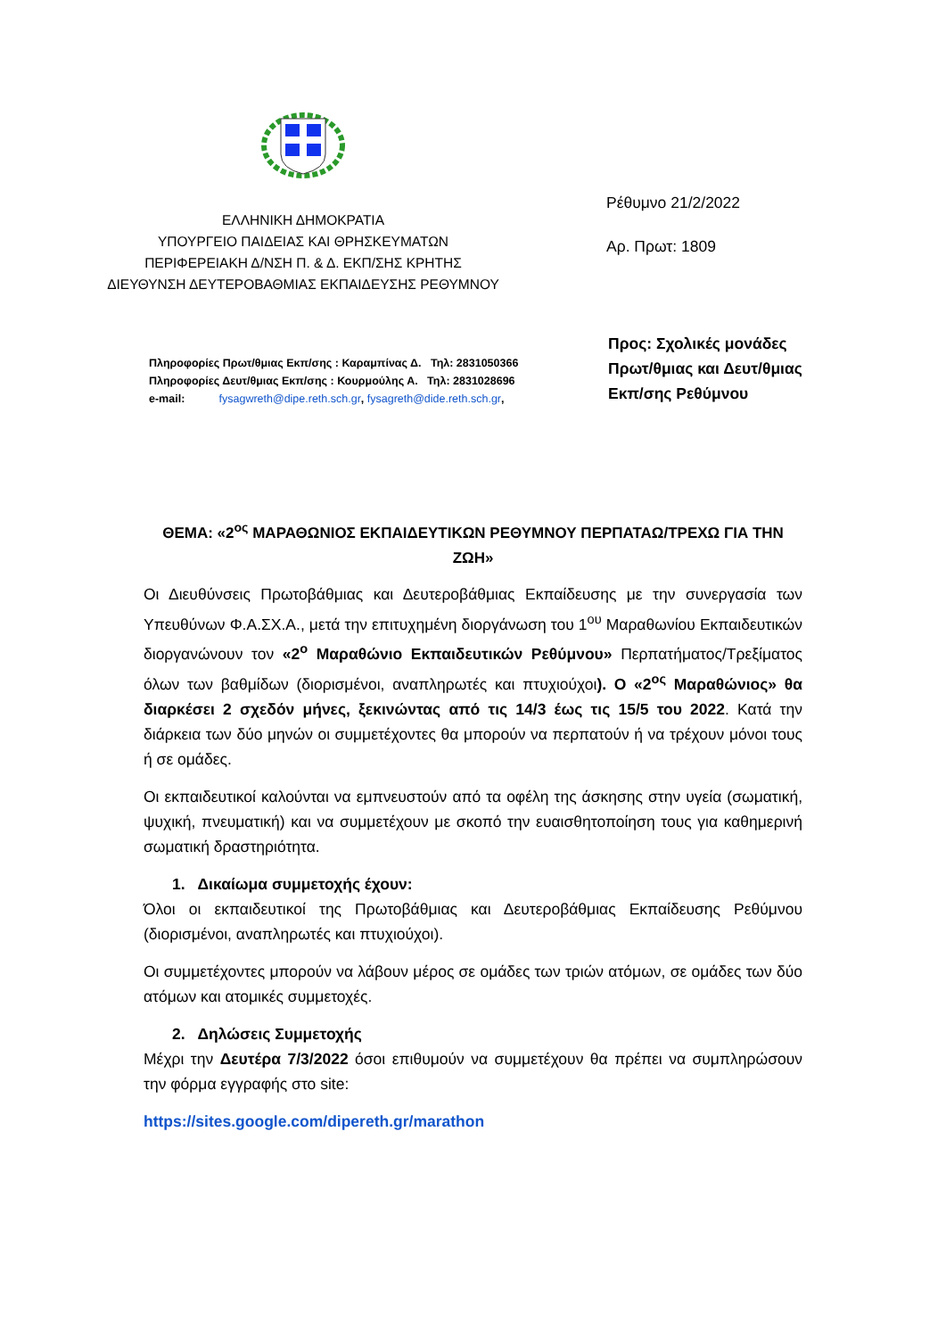ΕΛΛΗΝΙΚΗ ΔΗΜΟΚΡΑΤΙΑ
ΥΠΟΥΡΓΕΙΟ ΠΑΙΔΕΙΑΣ ΚΑΙ ΘΡΗΣΚΕΥΜΑΤΩΝ
ΠΕΡΙΦΕΡΕΙΑΚΗ Δ/ΝΣΗ Π. & Δ. ΕΚΠ/ΣΗΣ ΚΡΗΤΗΣ
ΔΙΕΥΘΥΝΣΗ ΔΕΥΤΕΡΟΒΑΘΜΙΑΣ ΕΚΠΑΙΔΕΥΣΗΣ ΡΕΘΥΜΝΟΥ
Ρέθυμνο 21/2/2022
Αρ. Πρωτ: 1809
Πληροφορίες Πρωτ/θμιας Εκπ/σης : Καραμπίνας Δ. Τηλ: 2831050366
Πληροφορίες Δευτ/θμιας Εκπ/σης : Κουρμούλης Α. Τηλ: 2831028696
e-mail: fysagwreth@dipe.reth.sch.gr, fysagreth@dide.reth.sch.gr,
Προς: Σχολικές μονάδες
Πρωτ/θμιας και Δευτ/θμιας
Εκπ/σης Ρεθύμνου
ΘΕΜΑ: «2<sup>ος</sup> ΜΑΡΑΘΩΝΙΟΣ ΕΚΠΑΙΔΕΥΤΙΚΩΝ ΡΕΘΥΜΝΟΥ ΠΕΡΠΑΤΑΩ/ΤΡΕΧΩ ΓΙΑ ΤΗΝ ΖΩΗ»
Οι Διευθύνσεις Πρωτοβάθμιας και Δευτεροβάθμιας Εκπαίδευσης με την συνεργασία των Υπευθύνων Φ.Α.ΣΧ.Α., μετά την επιτυχημένη διοργάνωση του 1<sup>ου</sup> Μαραθωνίου Εκπαιδευτικών διοργανώνουν τον «2<sup>ο</sup> Μαραθώνιο Εκπαιδευτικών Ρεθύμνου» Περπατήματος/Τρεξίματος όλων των βαθμίδων (διορισμένοι, αναπληρωτές και πτυχιούχοι). Ο «2<sup>ος</sup> Μαραθώνιος» θα διαρκέσει 2 σχεδόν μήνες, ξεκινώντας από τις 14/3 έως τις 15/5 του 2022. Κατά την διάρκεια των δύο μηνών οι συμμετέχοντες θα μπορούν να περπατούν ή να τρέχουν μόνοι τους ή σε ομάδες.
Οι εκπαιδευτικοί καλούνται να εμπνευστούν από τα οφέλη της άσκησης στην υγεία (σωματική, ψυχική, πνευματική) και να συμμετέχουν με σκοπό την ευαισθητοποίηση τους για καθημερινή σωματική δραστηριότητα.
1. Δικαίωμα συμμετοχής έχουν:
Όλοι οι εκπαιδευτικοί της Πρωτοβάθμιας και Δευτεροβάθμιας Εκπαίδευσης Ρεθύμνου (διορισμένοι, αναπληρωτές και πτυχιούχοι).
Οι συμμετέχοντες μπορούν να λάβουν μέρος σε ομάδες των τριών ατόμων, σε ομάδες των δύο ατόμων και ατομικές συμμετοχές.
2. Δηλώσεις Συμμετοχής
Μέχρι την Δευτέρα 7/3/2022 όσοι επιθυμούν να συμμετέχουν θα πρέπει να συμπληρώσουν την φόρμα εγγραφής στο site:
https://sites.google.com/dipereth.gr/marathon